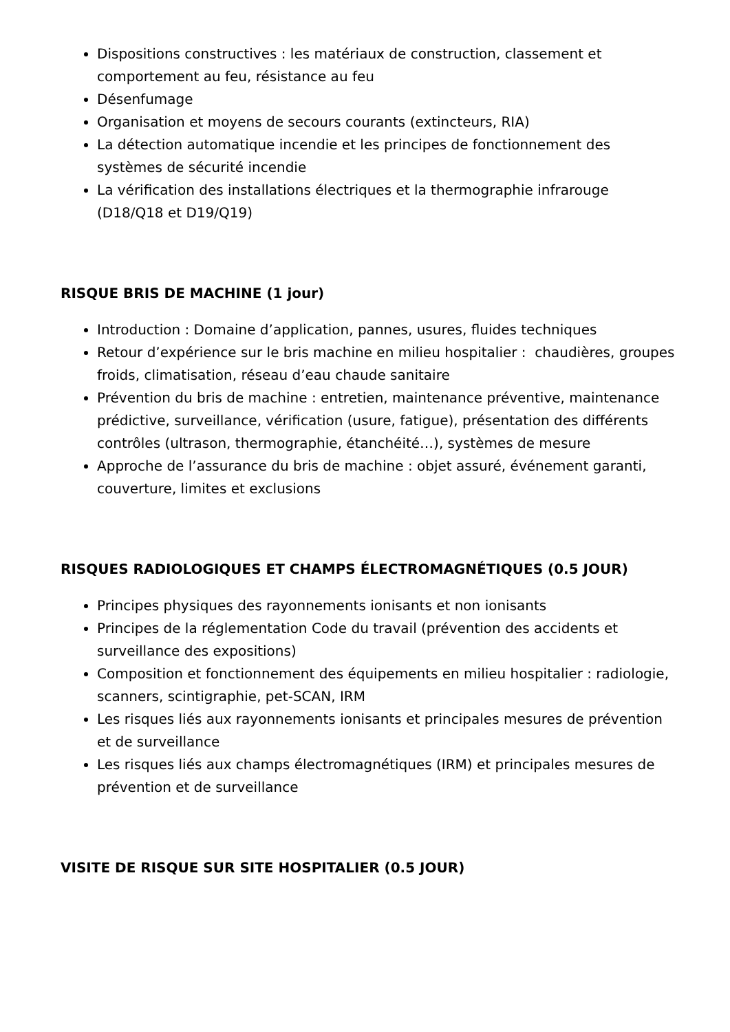Dispositions constructives : les matériaux de construction, classement et comportement au feu, résistance au feu
Désenfumage
Organisation et moyens de secours courants (extincteurs, RIA)
La détection automatique incendie et les principes de fonctionnement des systèmes de sécurité incendie
La vérification des installations électriques et la thermographie infrarouge (D18/Q18 et D19/Q19)
RISQUE BRIS DE MACHINE (1 jour)
Introduction : Domaine d’application, pannes, usures, fluides techniques
Retour d’expérience sur le bris machine en milieu hospitalier : chaudières, groupes froids, climatisation, réseau d’eau chaude sanitaire
Prévention du bris de machine : entretien, maintenance préventive, maintenance prédictive, surveillance, vérification (usure, fatigue), présentation des différents contrôles (ultrason, thermographie, étanchéité…), systèmes de mesure
Approche de l’assurance du bris de machine : objet assuré, événement garanti, couverture, limites et exclusions
RISQUES RADIOLOGIQUES ET CHAMPS ÉLECTROMAGNÉTIQUES (0.5 JOUR)
Principes physiques des rayonnements ionisants et non ionisants
Principes de la réglementation Code du travail (prévention des accidents et surveillance des expositions)
Composition et fonctionnement des équipements en milieu hospitalier : radiologie, scanners, scintigraphie, pet-SCAN, IRM
Les risques liés aux rayonnements ionisants et principales mesures de prévention et de surveillance
Les risques liés aux champs électromagnétiques (IRM) et principales mesures de prévention et de surveillance
VISITE DE RISQUE SUR SITE HOSPITALIER (0.5 JOUR)